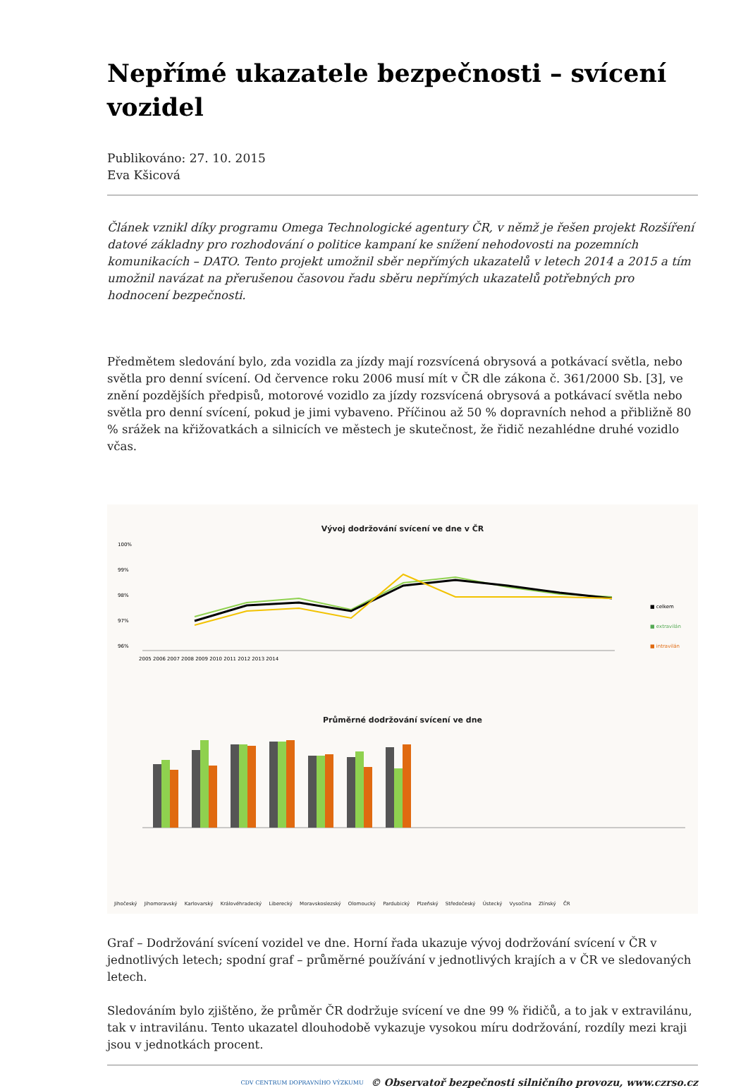Nepřímé ukazatele bezpečnosti – svícení vozidel
Publikováno: 27. 10. 2015
Eva Kšicová
Článek vznikl díky programu Omega Technologické agentury ČR, v němž je řešen projekt Rozšíření datové základny pro rozhodování o politice kampaní ke snížení nehodovosti na pozemních komunikacích – DATO. Tento projekt umožnil sběr nepřímých ukazatelů v letech 2014 a 2015 a tím umožnil navázat na přerušenou časovou řadu sběru nepřímých ukazatelů potřebných pro hodnocení bezpečnosti.
Předmětem sledování bylo, zda vozidla za jízdy mají rozsvícená obrysová a potkávací světla, nebo světla pro denní svícení. Od července roku 2006 musí mít v ČR dle zákona č. 361/2000 Sb. [3], ve znění pozdějších předpisů, motorové vozidlo za jízdy rozsvícená obrysová a potkávací světla nebo světla pro denní svícení, pokud je jimi vybaveno. Příčinou až 50 % dopravních nehod a přibližně 80 % srážek na křižovatkách a silnicích ve městech je skutečnost, že řidič nezahlédne druhé vozidlo včas.
Vývoj dodržování svícení ve dne v ČR
100%
99%
98%
97%
96%
2005 2006 2007 2008 2009 2010 2011 2012 2013 2014
■ celkem
■ extravilán
■ intravilán
Průměrné dodržování svícení ve dne
Jihočeský Jihomoravský Karlovarský Královéhradecký Liberecký Moravskoslezský Olomoucký Pardubický Plzeňský Středočeský Ústecký Vysočina Zlínský ČR
Graf – Dodržování svícení vozidel ve dne. Horní řada ukazuje vývoj dodržování svícení v ČR v jednotlivých letech; spodní graf – průměrné používání v jednotlivých krajích a v ČR ve sledovaných letech.
Sledováním bylo zjištěno, že průměr ČR dodržuje svícení ve dne 99 % řidičů, a to jak v extravilánu, tak v intravilánu. Tento ukazatel dlouhodobě vykazuje vysokou míru dodržování, rozdíly mezi kraji jsou v jednotkách procent.
CDV CENTRUM DOPRAVNÍHO VÝZKUMU © Observatoř bezpečnosti silničního provozu, www.czrso.cz